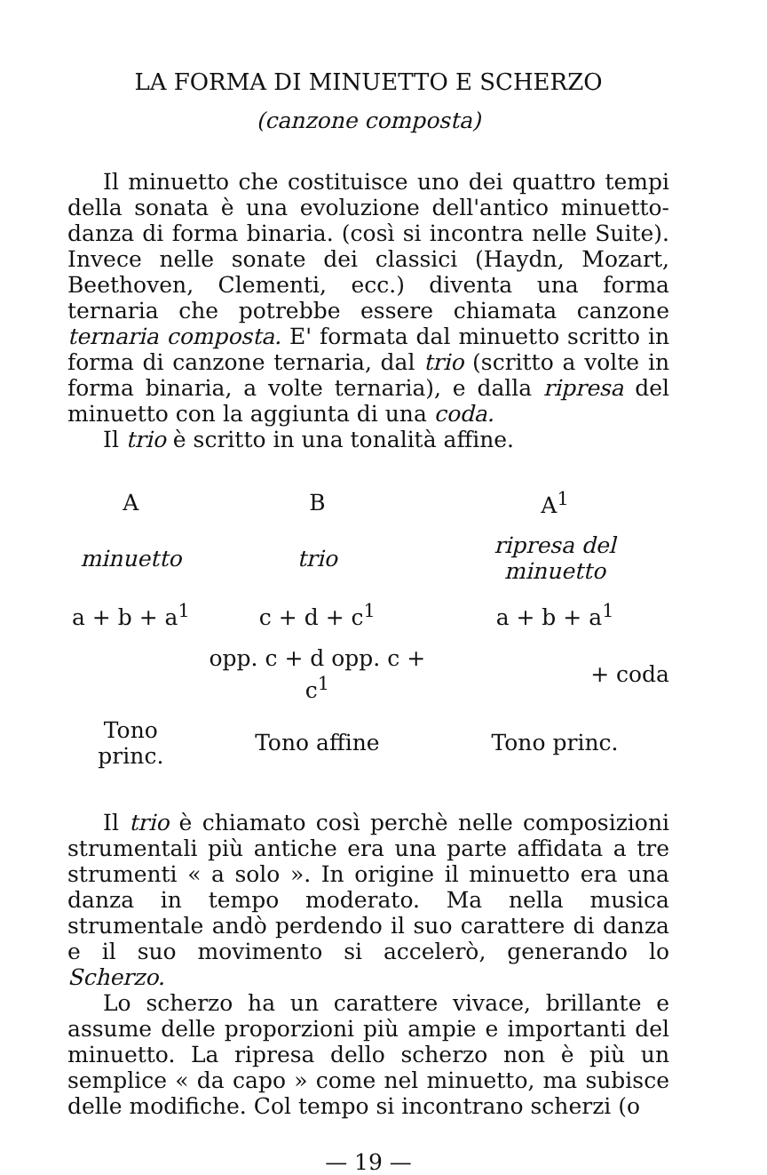LA FORMA DI MINUETTO E SCHERZO
(canzone composta)
Il minuetto che costituisce uno dei quattro tempi della sonata è una evoluzione dell'antico minuetto-danza di forma binaria. (così si incontra nelle Suite). Invece nelle sonate dei classici (Haydn, Mozart, Beethoven, Clementi, ecc.) diventa una forma ternaria che potrebbe essere chiamata canzone ternaria composta. E' formata dal minuetto scritto in forma di canzone ternaria, dal trio (scritto a volte in forma binaria, a volte ternaria), e dalla ripresa del minuetto con la aggiunta di una coda.
Il trio è scritto in una tonalità affine.
| A | B | A<sup>1</sup> |
| --- | --- | --- |
| minuetto | trio | ripresa del minuetto |
| a + b + a<sup>1</sup> | c + d + c<sup>1</sup> | a + b + a<sup>1</sup> |
| | opp. c + d opp. c + c<sup>1</sup> | + coda |
| Tono princ. | Tono affine | Tono princ. |
Il trio è chiamato così perchè nelle composizioni strumentali più antiche era una parte affidata a tre strumenti « a solo ». In origine il minuetto era una danza in tempo moderato. Ma nella musica strumentale andò perdendo il suo carattere di danza e il suo movimento si accelerò, generando lo Scherzo.
Lo scherzo ha un carattere vivace, brillante e assume delle proporzioni più ampie e importanti del minuetto. La ripresa dello scherzo non è più un semplice « da capo » come nel minuetto, ma subisce delle modifiche. Col tempo si incontrano scherzi (o
— 19 —